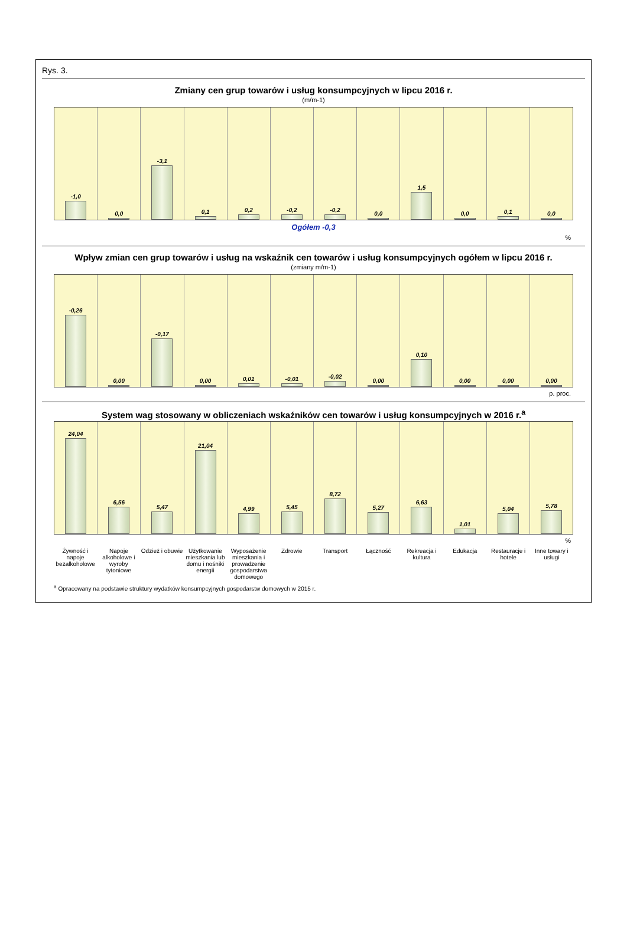Rys. 3.
Zmiany cen grup towarów i usług konsumpcyjnych w lipcu 2016 r.
(m/m-1)
-1,0 0,0 -3,1 0,1 0,2 -0,2 -0,2 0,0 1,5 0,0 0,1 0,0
Ogółem -0,3
%
Wpływ zmian cen grup towarów i usług na wskaźnik cen towarów i usług konsumpcyjnych ogółem w lipcu 2016 r.
(zmiany m/m-1)
-0,26 0,00 -0,17 0,00 0,01 -0,01 -0,02 0,00 0,10 0,00 0,00 0,00
p. proc.
System wag stosowany w obliczeniach wskaźników cen towarów i usług konsumpcyjnych w 2016 r.<sup>a</sup>
24,04 6,56 5,47 21,04 4,99 5,45 8,72 5,27 6,63 1,01 5,04 5,78
%
Żywność i napoje bezalkoholowe Napoje alkoholowe i wyroby tytoniowe
Odzież i obuwie Użytkowanie mieszkania lub domu i nośniki energii
Wyposażenie mieszkania i prowadzenie gospodarstwa domowego
Zdrowie Transport Łączność Rekreacja i kultura Edukacja Restauracje i hotele Inne towary i usługi
<sup>a</sup> Opracowany na podstawie struktury wydatków konsumpcyjnych gospodarstw domowych w 2015 r.